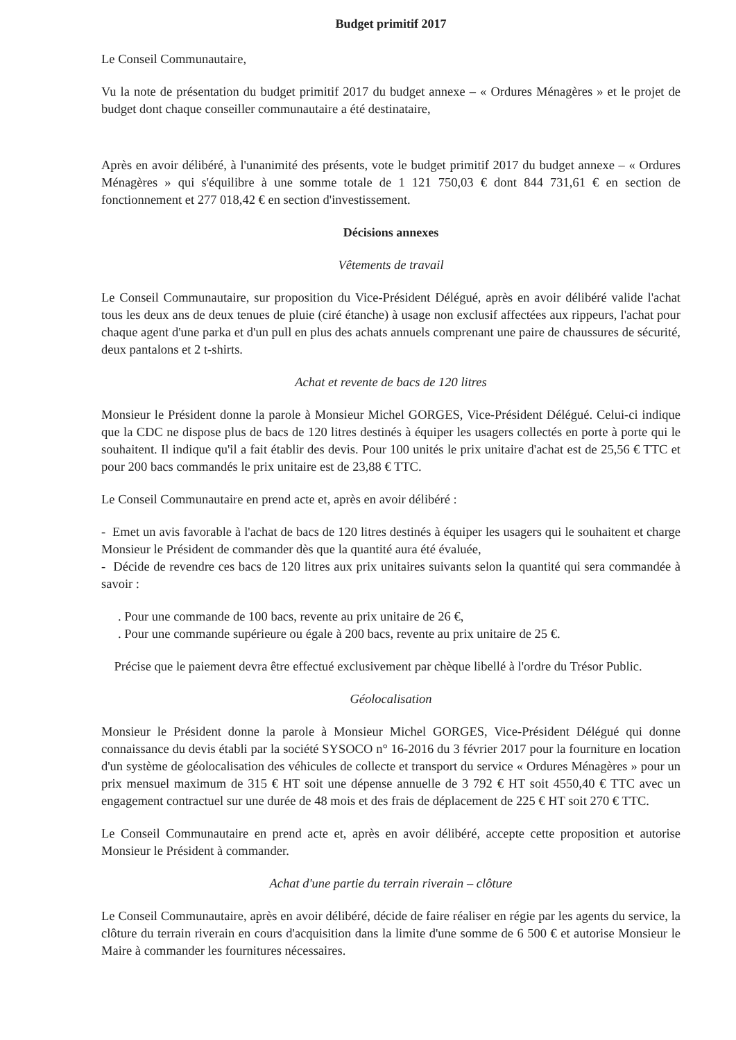Budget primitif 2017
Le Conseil Communautaire,
Vu la note de présentation du budget primitif 2017 du budget annexe – « Ordures Ménagères » et le projet de budget dont chaque conseiller communautaire a été destinataire,
Après en avoir délibéré, à l'unanimité des présents, vote le budget primitif 2017 du budget annexe – « Ordures Ménagères » qui s'équilibre à une somme totale de 1 121 750,03 € dont 844 731,61 € en section de fonctionnement et 277 018,42 € en section d'investissement.
Décisions annexes
Vêtements de travail
Le Conseil Communautaire, sur proposition du Vice-Président Délégué, après en avoir délibéré valide l'achat tous les deux ans de deux tenues de pluie (ciré étanche) à usage non exclusif affectées aux rippeurs, l'achat pour chaque agent d'une parka et d'un pull en plus des achats annuels comprenant une paire de chaussures de sécurité, deux pantalons et 2 t-shirts.
Achat et revente de bacs de 120 litres
Monsieur le Président donne la parole à Monsieur Michel GORGES, Vice-Président Délégué. Celui-ci indique que la CDC ne dispose plus de bacs de 120 litres destinés à équiper les usagers collectés en porte à porte qui le souhaitent. Il indique qu'il a fait établir des devis. Pour 100 unités le prix unitaire d'achat est de 25,56 € TTC et pour 200 bacs commandés le prix unitaire est de 23,88 € TTC.
Le Conseil Communautaire en prend acte et, après en avoir délibéré :
- Emet un avis favorable à l'achat de bacs de 120 litres destinés à équiper les usagers qui le souhaitent et charge Monsieur le Président de commander dès que la quantité aura été évaluée,
- Décide de revendre ces bacs de 120 litres aux prix unitaires suivants selon la quantité qui sera commandée à savoir :
. Pour une commande de 100 bacs, revente au prix unitaire de 26 €,
. Pour une commande supérieure ou égale à 200 bacs, revente au prix unitaire de 25 €.
Précise que le paiement devra être effectué exclusivement par chèque libellé à l'ordre du Trésor Public.
Géolocalisation
Monsieur le Président donne la parole à Monsieur Michel GORGES, Vice-Président Délégué qui donne connaissance du devis établi par la société SYSOCO n° 16-2016 du 3 février 2017 pour la fourniture en location d'un système de géolocalisation des véhicules de collecte et transport du service « Ordures Ménagères » pour un prix mensuel maximum de 315 € HT soit une dépense annuelle de 3 792 € HT soit 4550,40 € TTC avec un engagement contractuel sur une durée de 48 mois et des frais de déplacement de 225 € HT soit 270 € TTC.
Le Conseil Communautaire en prend acte et, après en avoir délibéré, accepte cette proposition et autorise Monsieur le Président à commander.
Achat d'une partie du terrain riverain – clôture
Le Conseil Communautaire, après en avoir délibéré, décide de faire réaliser en régie par les agents du service, la clôture du terrain riverain en cours d'acquisition dans la limite d'une somme de 6 500 € et autorise Monsieur le Maire à commander les fournitures nécessaires.